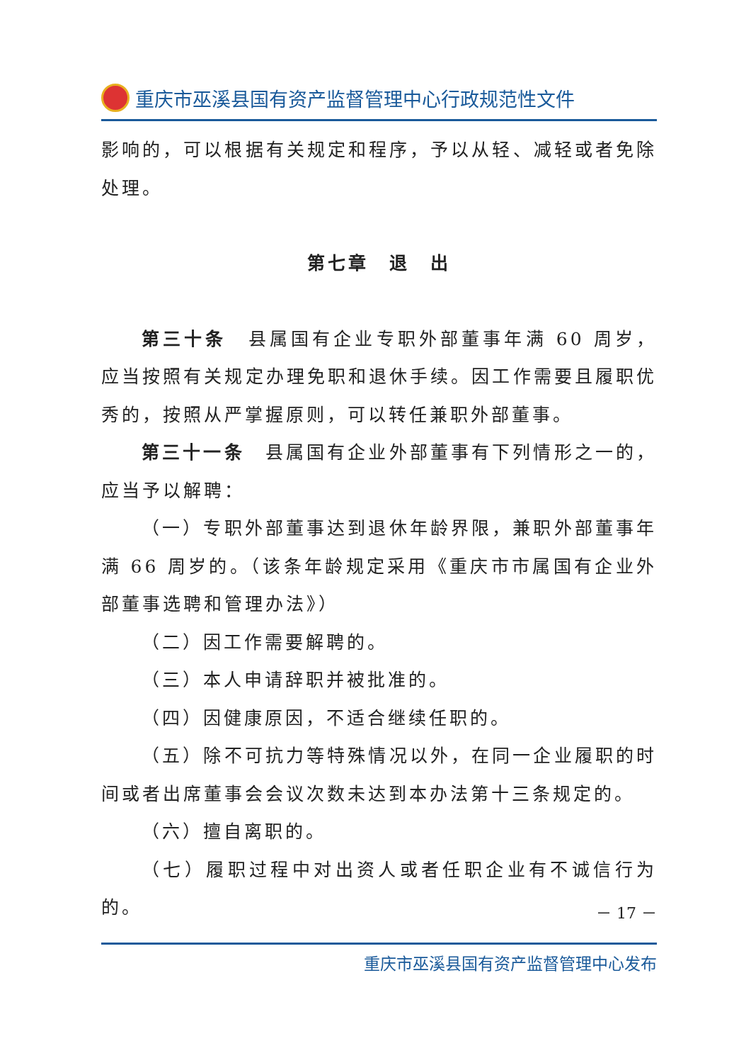重庆市巫溪县国有资产监督管理中心行政规范性文件
影响的，可以根据有关规定和程序，予以从轻、减轻或者免除处理。
第七章　退　出
第三十条　县属国有企业专职外部董事年满 60 周岁，应当按照有关规定办理免职和退休手续。因工作需要且履职优秀的，按照从严掌握原则，可以转任兼职外部董事。
第三十一条　县属国有企业外部董事有下列情形之一的，应当予以解聘：
（一）专职外部董事达到退休年龄界限，兼职外部董事年满 66 周岁的。（该条年龄规定采用《重庆市市属国有企业外部董事选聘和管理办法》）
（二）因工作需要解聘的。
（三）本人申请辞职并被批准的。
（四）因健康原因，不适合继续任职的。
（五）除不可抗力等特殊情况以外，在同一企业履职的时间或者出席董事会会议次数未达到本办法第十三条规定的。
（六）擅自离职的。
（七）履职过程中对出资人或者任职企业有不诚信行为的。
－ 17 －
重庆市巫溪县国有资产监督管理中心发布